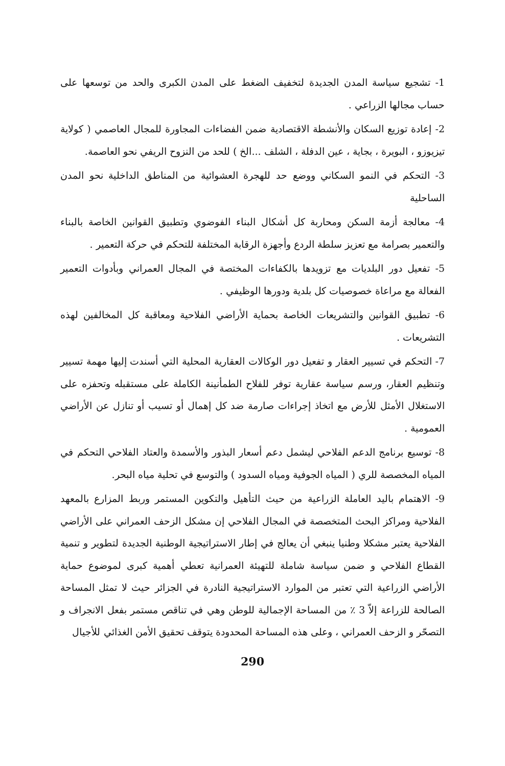1- تشجيع سياسة المدن الجديدة لتخفيف الضغط على المدن الكبرى والحد من توسعها على حساب مجالها الزراعي .
2- إعادة توزيع السكان والأنشطة الاقتصادية ضمن الفضاءات المجاورة للمجال العاصمي ( كولاية تيزيوزو ، البويرة ، بجاية ، عين الدفلة ، الشلف ...الخ ) للحد من النزوح الريفي نحو العاصمة.
3- التحكم في النمو السكاني ووضع حد للهجرة العشوائية من المناطق الداخلية نحو المدن الساحلية
4- معالجة أزمة السكن ومحاربة كل أشكال البناء الفوضوي وتطبيق القوانين الخاصة بالبناء والتعمير بصرامة مع تعزيز سلطة الردع وأجهزة الرقابة المختلفة للتحكم في حركة التعمير .
5- تفعيل دور البلديات مع تزويدها بالكفاءات المختصة في المجال العمراني وبأدوات التعمير الفعالة مع مراعاة خصوصيات كل بلدية ودورها الوظيفي .
6- تطبيق القوانين والتشريعات الخاصة بحماية الأراضي الفلاحية ومعاقبة كل المخالفين لهذه التشريعات .
7- التحكم في تسيير العقار و تفعيل دور الوكالات العقارية المحلية التي أسندت إليها مهمة تسيير وتنظيم العقار، ورسم سياسة عقارية توفر للفلاح الطمأنينة الكاملة على مستقبله وتحفزه على الاستغلال الأمثل للأرض مع اتخاذ إجراءات صارمة ضد كل إهمال أو تسيب أو تنازل عن الأراضي العمومية .
8- توسيع برنامج الدعم الفلاحي ليشمل دعم أسعار البذور والأسمدة والعتاد الفلاحي التحكم في المياه المخصصة للري ( المياه الجوفية ومياه السدود ) والتوسع في تحلية مياه البحر.
9- الاهتمام باليد العاملة الزراعية من حيث التأهيل والتكوين المستمر وربط المزارع بالمعهد الفلاحية ومراكز البحث المتخصصة في المجال الفلاحي إن مشكل الزحف العمراني على الأراضي الفلاحية يعتبر مشكلا وطنيا ينبغي أن يعالج في إطار الاستراتيجية الوطنية الجديدة لتطوير و تنمية القطاع الفلاحي و ضمن سياسة شاملة للتهيئة العمرانية تعطي أهمية كبرى لموضوع حماية الأراضي الزراعية التي تعتبر من الموارد الاستراتيجية النادرة في الجزائر حيث لا تمثل المساحة الصالحة للزراعة إلاّ 3 ٪ من المساحة الإجمالية للوطن وهي في تناقص مستمر بفعل الانجراف و التصحّر و الزحف العمراني ، وعلى هذه المساحة المحدودة يتوقف تحقيق الأمن الغذائي للأجيال
290